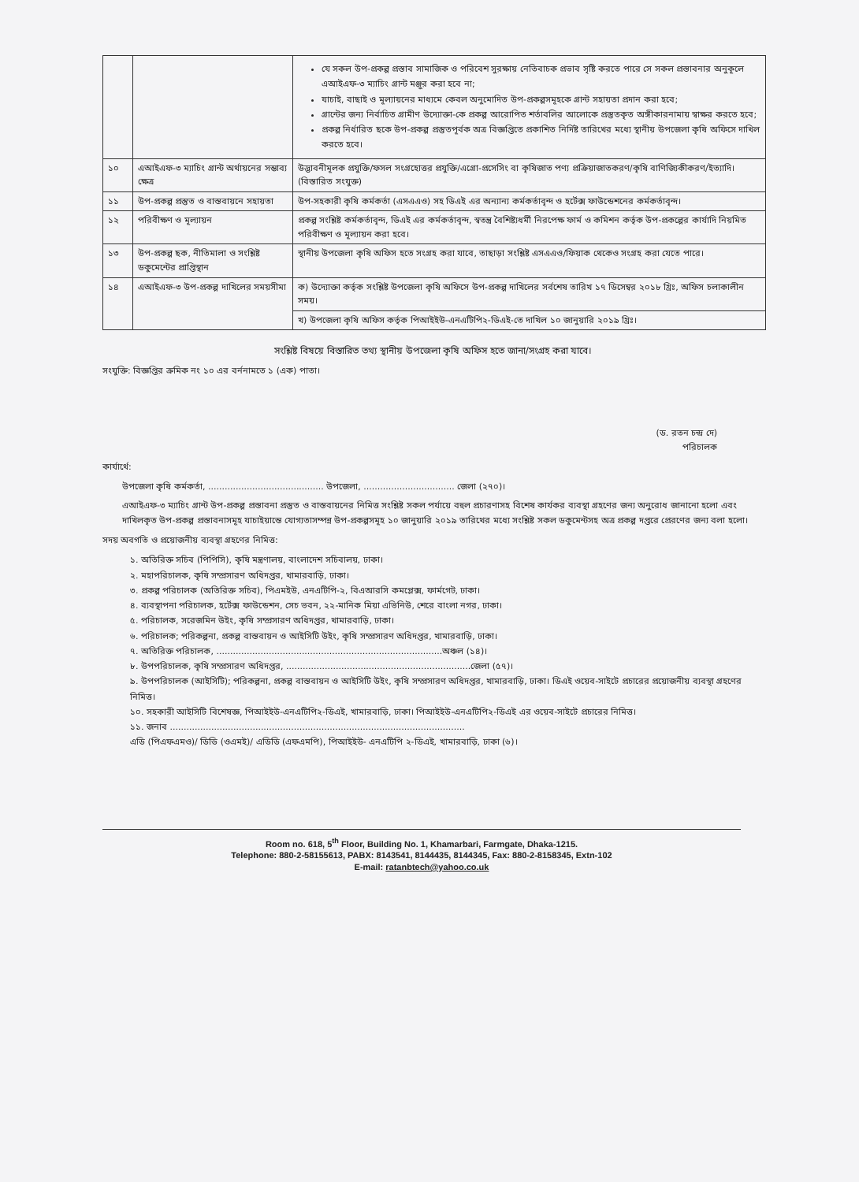| | | যে সকল উপ-প্রকল্প প্রস্তাব সামাজিক ও পরিবেশ সুরক্ষায় নেতিবাচক প্রভাব সৃষ্টি করতে পারে সে সকল প্রস্তাবনার অনুকূলে এআইএফ-৩ ম্যাচিং গ্রান্ট মঞ্জুর করা হবে না; যাচাই, বাছাই ও মূল্যায়নের মাধ্যমে কেবল অনুমোদিত উপ-প্রকল্পসমূহকে গ্রান্ট সহায়তা প্রদান করা হবে; গ্রান্টের জন্য নির্বাচিত গ্রামীণ উদ্যোক্তা-কে প্রকল্প আরোপিত শর্তাবলির আলোকে প্রস্তুতকৃত অঙ্গীকারনামায় স্বাক্ষর করতে হবে; প্রকল্প নির্ধারিত ছকে উপ-প্রকল্প প্রস্তুতপূর্বক অত্র বিজ্ঞপ্তিতে প্রকাশিত নির্দিষ্ট তারিখের মধ্যে স্থানীয় উপজেলা কৃষি অফিসে দাখিল করতে হবে। |
| ১০ | এআইএফ-৩ ম্যাচিং গ্রান্ট অর্থায়নের সম্ভাব্য ক্ষেত্র | উদ্ভাবনীমূলক প্রযুক্তি/ফসল সংগ্রহোত্তর প্রযুক্তি/এগ্রো-প্রসেসিং বা কৃষিজাত পণ্য প্রক্রিয়াজাতকরণ/কৃষি বাণিজ্যিকীকরণ/ইত্যাদি। (বিস্তারিত সংযুক্ত) |
| ১১ | উপ-প্রকল্প প্রস্তুত ও বাস্তবায়নে সহায়তা | উপ-সহকারী কৃষি কর্মকর্তা (এসএএও) সহ ডিএই এর অন্যান্য কর্মকর্তাবৃন্দ ও হর্টেক্স ফাউন্ডেশনের কর্মকর্তাবৃন্দ। |
| ১২ | পরিবীক্ষণ ও মূল্যায়ন | প্রকল্প সংশ্লিষ্ট কর্মকর্তাবৃন্দ, ডিএই এর কর্মকর্তাবৃন্দ, স্বতন্ত্র বৈশিষ্ট্যধর্মী নিরপেক্ষ ফার্ম ও কমিশন কর্তৃক উপ-প্রকল্পের কার্যাদি নিয়মিত পরিবীক্ষণ ও মূল্যায়ন করা হবে। |
| ১৩ | উপ-প্রকল্প ছক, নীতিমালা ও সংশ্লিষ্ট ডকুমেন্টের প্রাপ্তিস্থান | স্থানীয় উপজেলা কৃষি অফিস হতে সংগ্রহ করা যাবে, তাছাড়া সংশ্লিষ্ট এসএএও/ফিয়াক থেকেও সংগ্রহ করা যেতে পারে। |
| ১৪ | এআইএফ-৩ উপ-প্রকল্প দাখিলের সময়সীমা | ক) উদ্যোক্তা কর্তৃক সংশ্লিষ্ট উপজেলা কৃষি অফিসে উপ-প্রকল্প দাখিলের সর্বশেষ তারিখ ১৭ ডিসেম্বর ২০১৮ খ্রিঃ, অফিস চলাকালীন সময়। |
| | | খ) উপজেলা কৃষি অফিস কর্তৃক পিআইইউ-এনএটিপি২-ডিএই-তে দাখিল ১০ জানুয়ারি ২০১৯ খ্রিঃ। |
সংশ্লিষ্ট বিষয়ে বিস্তারিত তথ্য স্থানীয় উপজেলা কৃষি অফিস হতে জানা/সংগ্রহ করা যাবে।
সংযুক্তি: বিজ্ঞপ্তির ক্রমিক নং ১০ এর বর্ননামতে ১ (এক) পাতা।
(ড. রতন চন্দ্র দে)
পরিচালক
কার্যার্থে:
উপজেলা কৃষি কর্মকর্তা, .......................................... উপজেলা, ................................. জেলা (২৭০)।
এআইএফ-৩ ম্যাচিং গ্রান্ট উপ-প্রকল্প প্রস্তাবনা প্রস্তুত ও বাস্তবায়নের নিমিত্ত সংশ্লিষ্ট সকল পর্যায়ে বহুল প্রচারণাসহ বিশেষ কার্যকর ব্যবস্থা গ্রহণের জন্য অনুরোধ জানানো হলো এবং দাখিলকৃত উপ-প্রকল্প প্রস্তাবনাসমূহ যাচাইয়ান্তে যোগ্যতাসম্পন্ন উপ-প্রকল্পসমূহ ১০ জানুয়ারি ২০১৯ তারিখের মধ্যে সংশ্লিষ্ট সকল ডকুমেন্টসহ অত্র প্রকল্প দপ্তরে প্রেরণের জন্য বলা হলো।
সদয় অবগতি ও প্রয়োজনীয় ব্যবস্থা গ্রহণের নিমিত্ত:
১. অতিরিক্ত সচিব (পিপিসি), কৃষি মন্ত্রণালয়, বাংলাদেশ সচিবালয়, ঢাকা।
২. মহাপরিচালক, কৃষি সম্প্রসারণ অধিদপ্তর, খামারবাড়ি, ঢাকা।
৩. প্রকল্প পরিচালক (অতিরিক্ত সচিব), পিএমইউ, এনএটিপি-২, বিএআরসি কমপ্লেক্স, ফার্মগেট, ঢাকা।
৪. ব্যবস্থাপনা পরিচালক, হর্টেক্স ফাউন্ডেশন, সেচ ভবন, ২২-মানিক মিয়া এভিনিউ, শেরে বাংলা নগর, ঢাকা।
৫. পরিচালক, সরেজমিন উইং, কৃষি সম্প্রসারণ অধিদপ্তর, খামারবাড়ি, ঢাকা।
৬. পরিচালক; পরিকল্পনা, প্রকল্প বাস্তবায়ন ও আইসিটি উইং, কৃষি সম্প্রসারণ অধিদপ্তর, খামারবাড়ি, ঢাকা।
৭. অতিরিক্ত পরিচালক, ..................................................................................অঞ্চল (১৪)।
৮. উপপরিচালক, কৃষি সম্প্রসারণ অধিদপ্তর, ...................................................................জেলা (৫৭)।
৯. উপপরিচালক (আইসিটি); পরিকল্পনা, প্রকল্প বাস্তবায়ন ও আইসিটি উইং, কৃষি সম্প্রসারণ অধিদপ্তর, খামারবাড়ি, ঢাকা। ডিএই ওয়েব-সাইটে প্রচারের প্রয়োজনীয় ব্যবস্থা গ্রহণের নিমিত্ত।
১০. সহকারী আইসিটি বিশেষজ্ঞ, পিআইইউ-এনএটিপি২-ডিএই, খামারবাড়ি, ঢাকা। পিআইইউ-এনএটিপি২-ডিএই এর ওয়েব-সাইটে প্রচারের নিমিত্ত।
১১. জনাব ...........................................................................................................
এডি (পিএফএমও)/ ডিডি (ওএমই)/ এডিডি (এফএমপি), পিআইইউ- এনএটিপি ২-ডিএই, খামারবাড়ি, ঢাকা (৬)।
Room no. 618, 5<sup>th</sup> Floor, Building No. 1, Khamarbari, Farmgate, Dhaka-1215.
Telephone: 880-2-58155613, PABX: 8143541, 8144435, 8144345, Fax: 880-2-8158345, Extn-102
E-mail: ratanbtech@yahoo.co.uk